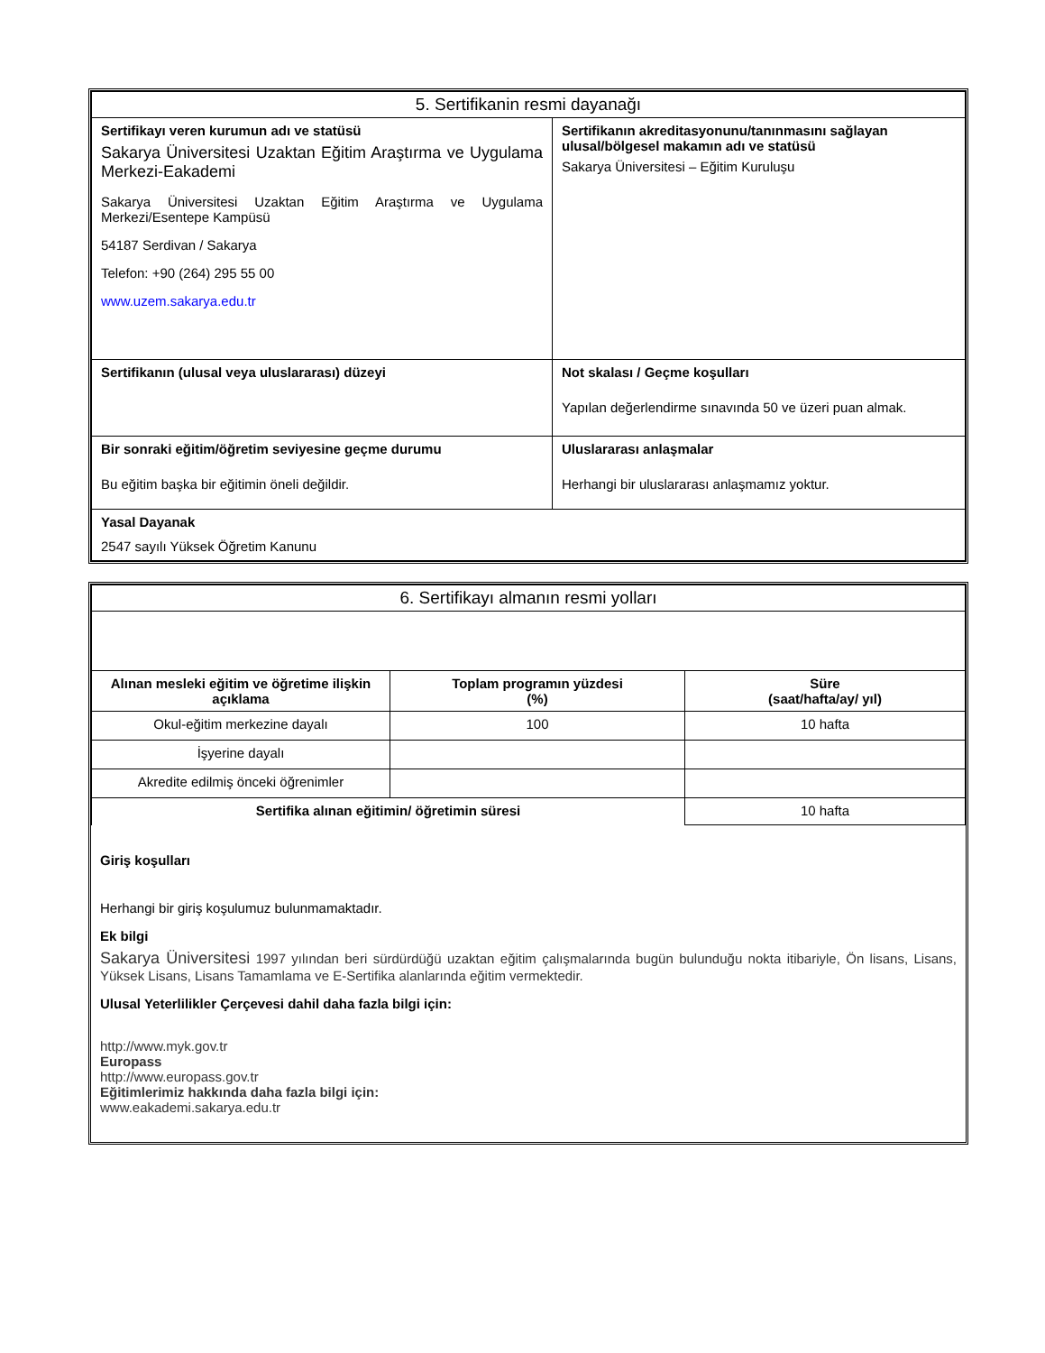| 5. Sertifikanin resmi dayanağı | |
| Sertifikayı veren kurumun adı ve statüsü Sakarya Üniversitesi Uzaktan Eğitim Araştırma ve Uygulama Merkezi-Eakademi Sakarya Üniversitesi Uzaktan Eğitim Araştırma ve Uygulama Merkezi/Esentepe Kampüsü 54187 Serdivan / Sakarya Telefon: +90 (264) 295 55 00 www.uzem.sakarya.edu.tr | Sertifikanın akreditasyonunu/tanınmasını sağlayan ulusal/bölgesel makamın adı ve statüsü Sakarya Üniversitesi – Eğitim Kuruluşu |
| Sertifikanın (ulusal veya uluslararası) düzeyi | Not skalası / Geçme koşulları Yapılan değerlendirme sınavında 50 ve üzeri puan almak. |
| Bir sonraki eğitim/öğretim seviyesine geçme durumu Bu eğitim başka bir eğitimin öneli değildir. | Uluslararası anlaşmalar Herhangi bir uluslararası anlaşmamız yoktur. |
| Yasal Dayanak 2547 sayılı Yüksek Öğretim Kanunu | |
| 6. Sertifikayı almanın resmi yolları | | |
| Alınan mesleki eğitim ve öğretime ilişkin açıklama | Toplam programın yüzdesi (%) | Süre (saat/hafta/ay/ yıl) |
| Okul-eğitim merkezine dayalı | 100 | 10 hafta |
| İşyerine dayalı | | |
| Akredite edilmiş önceki öğrenimler | | |
| Sertifika alınan eğitimin/ öğretimin süresi | | 10 hafta |
Giriş koşulları
Herhangi bir giriş koşulumuz bulunmamaktadır.
Ek bilgi
Sakarya Üniversitesi 1997 yılından beri sürdürdüğü uzaktan eğitim çalışmalarında bugün bulunduğu nokta itibariyle, Ön lisans, Lisans, Yüksek Lisans, Lisans Tamamlama ve E-Sertifika alanlarında eğitim vermektedir.
Ulusal Yeterlilikler Çerçevesi dahil daha fazla bilgi için:
http://www.myk.gov.tr
Europass
http://www.europass.gov.tr
Eğitimlerimiz hakkında daha fazla bilgi için:
www.eakademi.sakarya.edu.tr